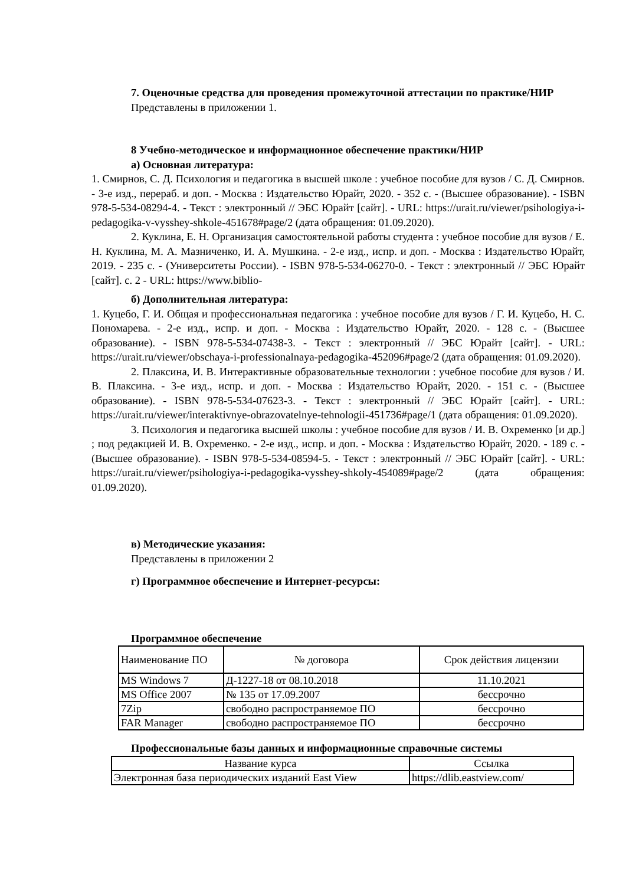7. Оценочные средства для проведения промежуточной аттестации по практике/НИР
Представлены в приложении 1.
8 Учебно-методическое и информационное обеспечение практики/НИР
а) Основная литература:
1. Смирнов, С. Д. Психология и педагогика в высшей школе : учебное пособие для вузов / С. Д. Смирнов. - 3-е изд., перераб. и доп. - Москва : Издательство Юрайт, 2020. - 352 с. - (Высшее образование). - ISBN 978-5-534-08294-4. - Текст : электронный // ЭБС Юрайт [сайт]. - URL: https://urait.ru/viewer/psihologiya-i-pedagogika-v-vysshey-shkole-451678#page/2 (дата обращения: 01.09.2020).
2. Куклина, Е. Н. Организация самостоятельной работы студента : учебное пособие для вузов / Е. Н. Куклина, М. А. Мазниченко, И. А. Мушкина. - 2-е изд., испр. и доп. - Москва : Издательство Юрайт, 2019. - 235 с. - (Университеты России). - ISBN 978-5-534-06270-0. - Текст : электронный // ЭБС Юрайт [сайт]. с. 2 - URL: https://www.biblio-
б) Дополнительная литература:
1. Куцебо, Г. И. Общая и профессиональная педагогика : учебное пособие для вузов / Г. И. Куцебо, Н. С. Пономарева. - 2-е изд., испр. и доп. - Москва : Издательство Юрайт, 2020. - 128 с. - (Высшее образование). - ISBN 978-5-534-07438-3. - Текст : электронный // ЭБС Юрайт [сайт]. - URL: https://urait.ru/viewer/obschaya-i-professionalnaya-pedagogika-452096#page/2 (дата обращения: 01.09.2020).
2. Плаксина, И. В. Интерактивные образовательные технологии : учебное пособие для вузов / И. В. Плаксина. - 3-е изд., испр. и доп. - Москва : Издательство Юрайт, 2020. - 151 с. - (Высшее образование). - ISBN 978-5-534-07623-3. - Текст : электронный // ЭБС Юрайт [сайт]. - URL: https://urait.ru/viewer/interaktivnye-obrazovatelnye-tehnologii-451736#page/1 (дата обращения: 01.09.2020).
3. Психология и педагогика высшей школы : учебное пособие для вузов / И. В. Охременко [и др.] ; под редакцией И. В. Охременко. - 2-е изд., испр. и доп. - Москва : Издательство Юрайт, 2020. - 189 с. - (Высшее образование). - ISBN 978-5-534-08594-5. - Текст : электронный // ЭБС Юрайт [сайт]. - URL: https://urait.ru/viewer/psihologiya-i-pedagogika-vysshey-shkoly-454089#page/2 (дата обращения: 01.09.2020).
в) Методические указания:
Представлены в приложении 2
г) Программное обеспечение и Интернет-ресурсы:
Программное обеспечение
| Наименование ПО | № договора | Срок действия лицензии |
| MS Windows 7 | Д-1227-18 от 08.10.2018 | 11.10.2021 |
| MS Office 2007 | № 135 от 17.09.2007 | бессрочно |
| 7Zip | свободно распространяемое ПО | бессрочно |
| FAR Manager | свободно распространяемое ПО | бессрочно |
Профессиональные базы данных и информационные справочные системы
| Название курса | Ссылка |
| Электронная база периодических изданий East View | https://dlib.eastview.com/ |